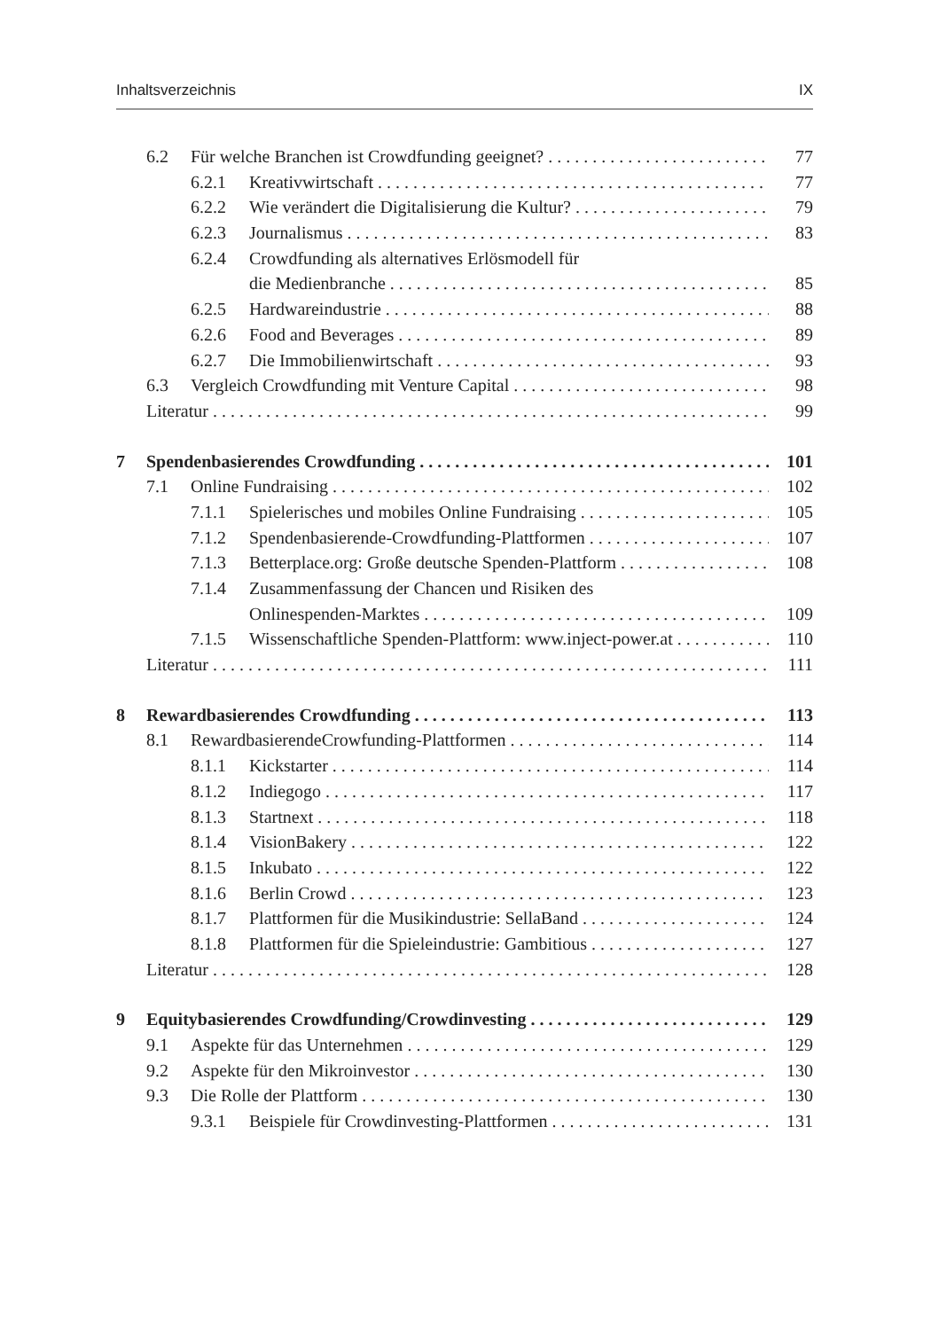Inhaltsverzeichnis IX
6.2 Für welche Branchen ist Crowdfunding geeignet? 77
6.2.1 Kreativwirtschaft 77
6.2.2 Wie verändert die Digitalisierung die Kultur? 79
6.2.3 Journalismus 83
6.2.4 Crowdfunding als alternatives Erlösmodell für
die Medienbranche 85
6.2.5 Hardwareindustrie 88
6.2.6 Food and Beverages 89
6.2.7 Die Immobilienwirtschaft 93
6.3 Vergleich Crowdfunding mit Venture Capital 98
Literatur 99
7 Spendenbasierendes Crowdfunding 101
7.1 Online Fundraising 102
7.1.1 Spielerisches und mobiles Online Fundraising 105
7.1.2 Spendenbasierende-Crowdfunding-Plattformen 107
7.1.3 Betterplace.org: Große deutsche Spenden-Plattform 108
7.1.4 Zusammenfassung der Chancen und Risiken des
Onlinespenden-Marktes 109
7.1.5 Wissenschaftliche Spenden-Plattform: www.inject-power.at 110
Literatur 111
8 Rewardbasierendes Crowdfunding 113
8.1 RewardbasierendeCrowfunding-Plattformen 114
8.1.1 Kickstarter 114
8.1.2 Indiegogo 117
8.1.3 Startnext 118
8.1.4 VisionBakery 122
8.1.5 Inkubato 122
8.1.6 Berlin Crowd 123
8.1.7 Plattformen für die Musikindustrie: SellaBand 124
8.1.8 Plattformen für die Spieleindustrie: Gambitious 127
Literatur 128
9 Equitybasierendes Crowdfunding/Crowdinvesting 129
9.1 Aspekte für das Unternehmen 129
9.2 Aspekte für den Mikroinvestor 130
9.3 Die Rolle der Plattform 130
9.3.1 Beispiele für Crowdinvesting-Plattformen 131